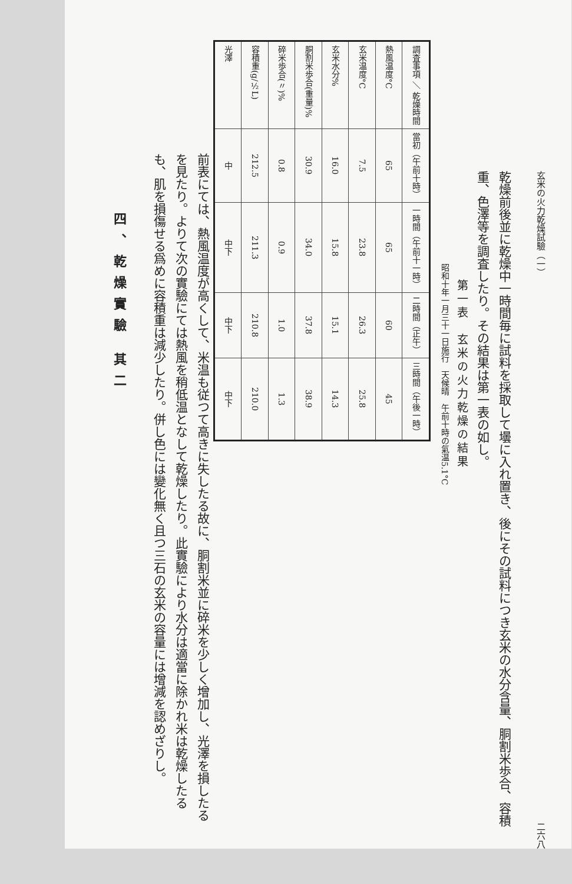玄米の火力乾燥試驗（一） 二六八
乾燥前後並に乾燥中一時間毎に試料を採取して壜に入れ置き、後にその試料につき玄米の水分含量、胴割米歩合、容積重、色澤等を調査したり。その結果は第一表の如し。
第一表　玄米の火力乾燥の結果
昭和十年一月三十一日施行　天候晴　午前十時の氣温5.1°C
| 調査事項 ＼ 乾燥時間 | 當初（午前十時） | 一時間（午前十一時） | 二時間（正午） | 三時間（午後一時） |
| --- | --- | --- | --- | --- |
| 熱風温度°C | 65 | 65 | 60 | 45 |
| 玄米温度°C | 7.5 | 23.8 | 26.3 | 25.8 |
| 玄米水分% | 16.0 | 15.8 | 15.1 | 14.3 |
| 胴割米歩合(重量)% | 30.9 | 34.0 | 37.8 | 38.9 |
| 碎米歩合(〃)% | 0.8 | 0.9 | 1.0 | 1.3 |
| 容積重(g/½L) | 212.5 | 211.3 | 210.8 | 210.0 |
| 光澤 | 中 | 中下 | 中下 | 中下 |
前表にては、熱風温度が高くして、米温も従つて高きに失したる故に、胴割米並に碎米を少しく增加し、光澤を損したるを見たり。よりて次の實驗にては熱風を稍低温となして乾燥したり。此實驗により水分は適當に除かれ米は乾燥したるも、肌を損傷せる爲めに容積重は減少したり。併し色には變化無く且つ三石の玄米の容量には增減を認めざりし。
四、乾燥實驗 其二